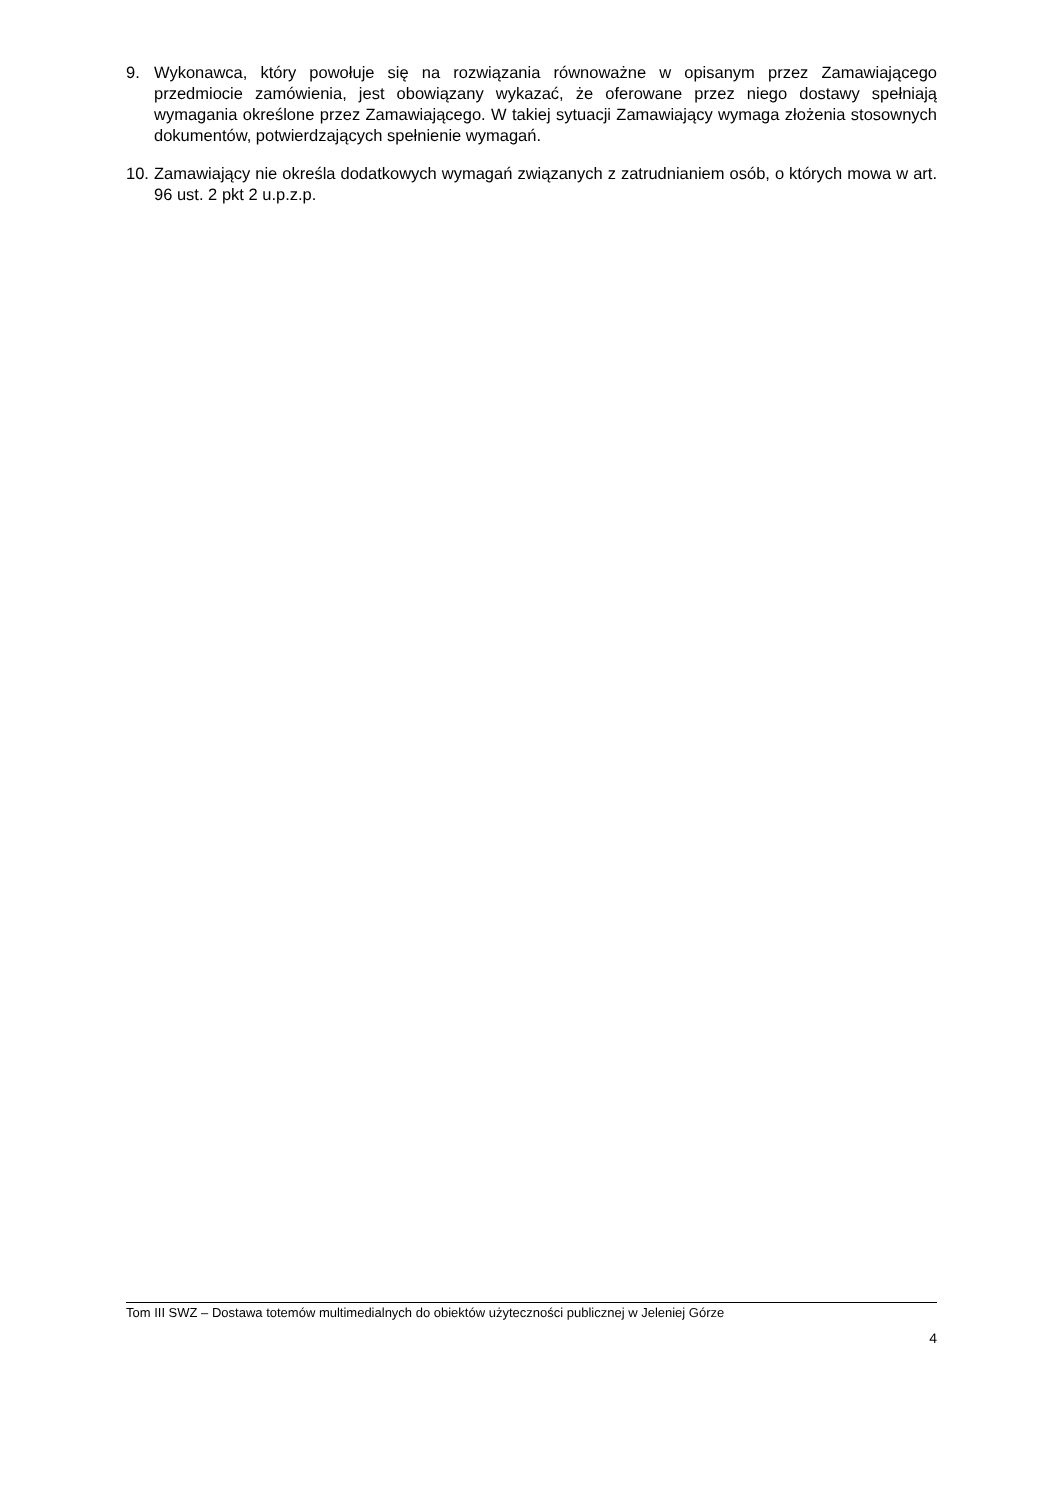9. Wykonawca, który powołuje się na rozwiązania równoważne w opisanym przez Zamawiającego przedmiocie zamówienia, jest obowiązany wykazać, że oferowane przez niego dostawy spełniają wymagania określone przez Zamawiającego. W takiej sytuacji Zamawiający wymaga złożenia stosownych dokumentów, potwierdzających spełnienie wymagań.
10.
Zamawiający nie określa dodatkowych wymagań związanych z zatrudnianiem osób, o których mowa w art. 96 ust. 2 pkt 2 u.p.z.p.
Tom III SWZ – Dostawa totemów multimedialnych do obiektów użyteczności publicznej w Jeleniej Górze
4